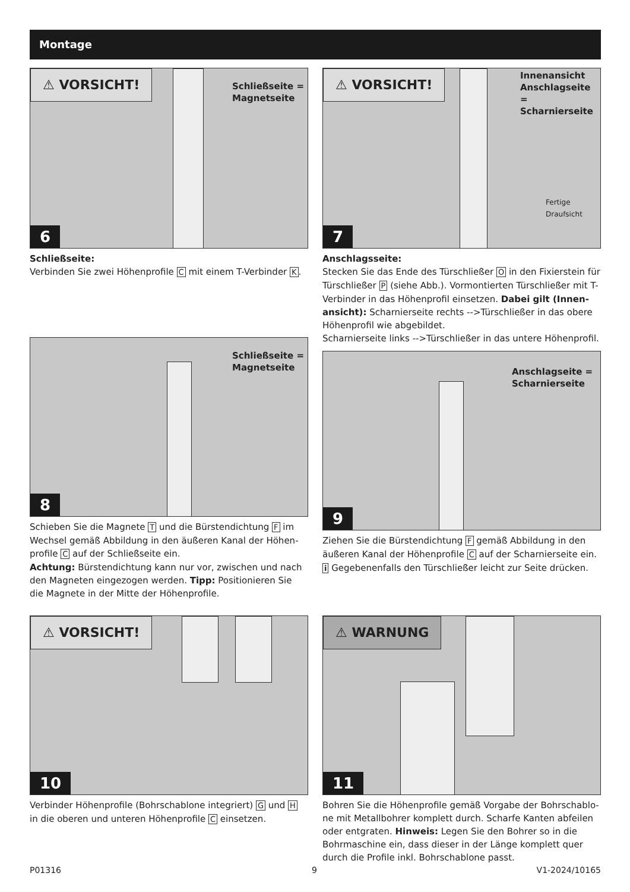Montage
⚠ VORSICHT!
Schließseite =
Magnetseite
6
Schließseite:
Verbinden Sie zwei Höhenprofile C mit einem T-Verbinder K.
⚠ VORSICHT!
Innenansicht
Anschlagseite =
Scharnierseite
Fertige
Draufsicht
7
Anschlagsseite:
Stecken Sie das Ende des Türschließer O in den Fixierstein für Türschließer P (siehe Abb.). Vormontierten Türschließer mit T-Verbinder in das Höhenprofil einsetzen. Dabei gilt (Innen­ansicht): Scharnierseite rechts -->Türschließer in das obere Höhenprofil wie abgebildet.
Scharnierseite links -->Türschließer in das untere Höhenprofil.
Schließseite =
Magnetseite
8
Schieben Sie die Magnete T und die Bürstendichtung F im Wechsel gemäß Abbildung in den äußeren Kanal der Höhen­profile C auf der Schließseite ein.
Achtung: Bürstendichtung kann nur vor, zwischen und nach den Magneten eingezogen werden. Tipp: Positionieren Sie die Magnete in der Mitte der Höhenprofile.
Anschlagseite =
Scharnierseite
9
Ziehen Sie die Bürstendichtung F gemäß Abbildung in den äußeren Kanal der Höhenprofile C auf der Scharnierseite ein.
i Gegebenenfalls den Türschließer leicht zur Seite drücken.
⚠ VORSICHT!
10
Verbinder Höhenprofile (Bohrschablone integriert) G und H in die oberen und unteren Höhenprofile C einsetzen.
⚠ WARNUNG
11
Bohren Sie die Höhenprofile gemäß Vorgabe der Bohrschablo­ne mit Metallbohrer komplett durch. Scharfe Kanten abfeilen oder entgraten. Hinweis: Legen Sie den Bohrer so in die Bohr­maschine ein, dass dieser in der Länge komplett quer durch die Profile inkl. Bohrschablone passt.
P01316 9 V1-2024/10165